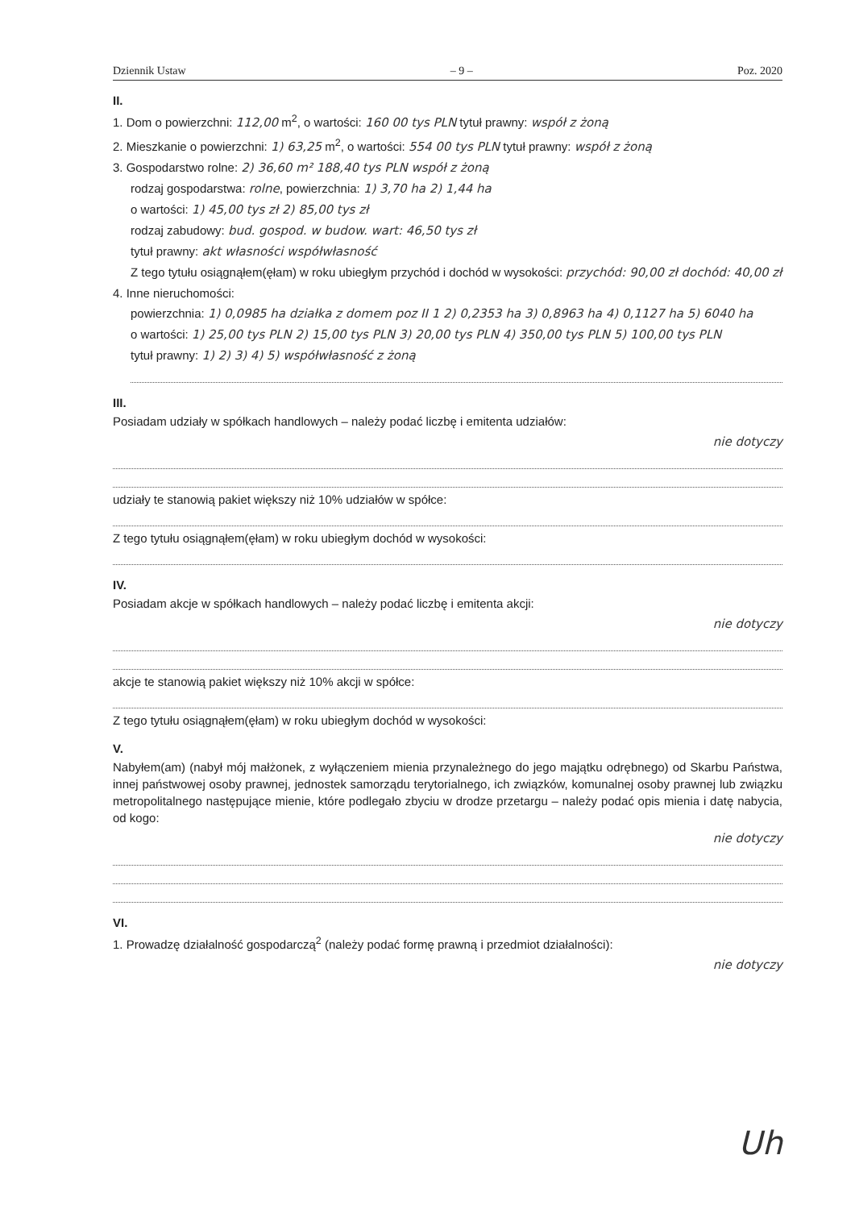Dziennik Ustaw – 9 – Poz. 2020
II.
1. Dom o powierzchni: 112,00 m<sup>2</sup>, o wartości: 160 00 tys PLN tytuł prawny: współ z żoną
2. Mieszkanie o powierzchni: 1) 63,25 m<sup>2</sup>, o wartości: 554 00 tys PLN tytuł prawny: współ z żoną
3. Gospodarstwo rolne: 2) 36,60 m² 188,40 tys PLN współ z żoną
rodzaj gospodarstwa: rolne, powierzchnia: 1) 3,70 ha 2) 1,44 ha
o wartości: 1) 45,00 tys zł 2) 85,00 tys zł
rodzaj zabudowy: bud. gospod. w budow. wart: 46,50 tys zł
tytuł prawny: akt własności współwłasność
Z tego tytułu osiągnąłem(ęłam) w roku ubiegłym przychód i dochód w wysokości: przychód: 90,00 zł dochód: 40,00 zł
4. Inne nieruchomości:
powierzchnia: 1) 0,0985 ha działka z domem poz II 1 2) 0,2353 ha 3) 0,8963 ha 4) 0,1127 ha 5) 6040 ha
o wartości: 1) 25,00 tys PLN 2) 15,00 tys PLN 3) 20,00 tys PLN 4) 350,00 tys PLN 5) 100,00 tys PLN
tytuł prawny: 1) 2) 3) 4) 5) współwłasność z żoną
III.
Posiadam udziały w spółkach handlowych – należy podać liczbę i emitenta udziałów:
nie dotyczy
udziały te stanowią pakiet większy niż 10% udziałów w spółce:
Z tego tytułu osiągnąłem(ęłam) w roku ubiegłym dochód w wysokości:
IV.
Posiadam akcje w spółkach handlowych – należy podać liczbę i emitenta akcji:
nie dotyczy
akcje te stanowią pakiet większy niż 10% akcji w spółce:
Z tego tytułu osiągnąłem(ęłam) w roku ubiegłym dochód w wysokości:
V.
Nabyłem(am) (nabył mój małżonek, z wyłączeniem mienia przynależnego do jego majątku odrębnego) od Skarbu Państwa, innej państwowej osoby prawnej, jednostek samorządu terytorialnego, ich związków, komunalnej osoby prawnej lub związku metropolitalnego następujące mienie, które podlegało zbyciu w drodze przetargu – należy podać opis mienia i datę nabycia, od kogo:
nie dotyczy
VI.
1. Prowadzę działalność gospodarczą<sup>2</sup> (należy podać formę prawną i przedmiot działalności):
nie dotyczy
Uh